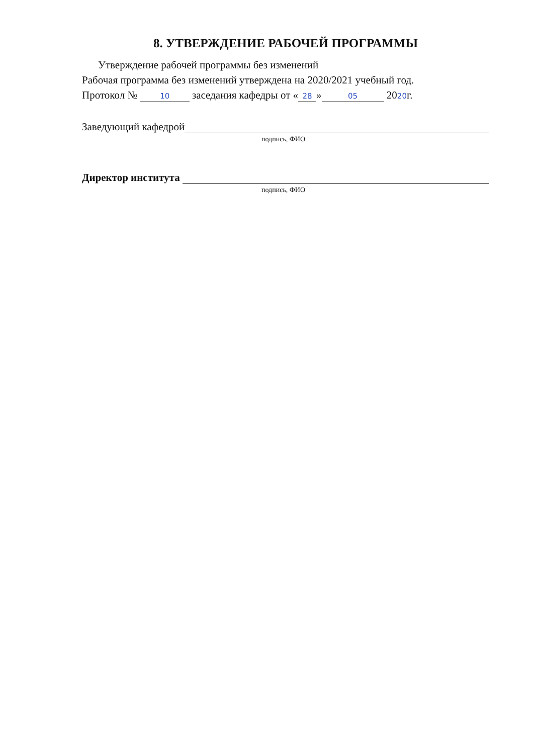8. УТВЕРЖДЕНИЕ РАБОЧЕЙ ПРОГРАММЫ
Утверждение рабочей программы без изменений
Рабочая программа без изменений утверждена на 2020/2021 учебный год.
Протокол № 10 заседания кафедры от « 28 » 05 2020г.
Заведующий кафедрой
подпись, ФИО
Директор института
подпись, ФИО